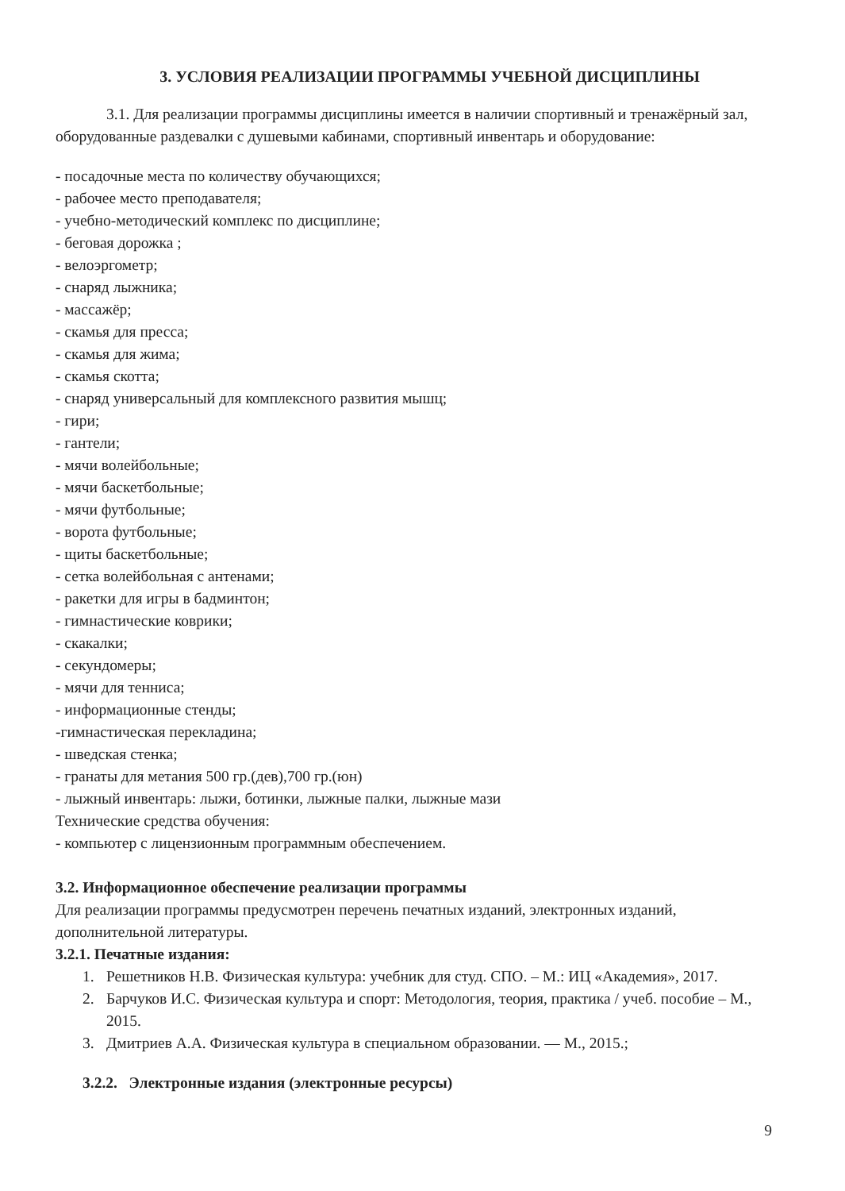3. УСЛОВИЯ РЕАЛИЗАЦИИ ПРОГРАММЫ УЧЕБНОЙ ДИСЦИПЛИНЫ
3.1. Для реализации программы дисциплины имеется в наличии спортивный и тренажёрный зал, оборудованные раздевалки с душевыми кабинами, спортивный инвентарь и оборудование:
- посадочные места по количеству обучающихся;
- рабочее место преподавателя;
- учебно-методический комплекс по дисциплине;
- беговая дорожка ;
- велоэргометр;
- снаряд лыжника;
- массажёр;
- скамья для пресса;
- скамья для жима;
- скамья скотта;
- снаряд универсальный для комплексного развития мышц;
- гири;
- гантели;
- мячи волейбольные;
- мячи баскетбольные;
- мячи футбольные;
- ворота футбольные;
- щиты баскетбольные;
- сетка волейбольная с антенами;
- ракетки для игры в бадминтон;
- гимнастические коврики;
- скакалки;
- секундомеры;
- мячи для тенниса;
- информационные стенды;
-гимнастическая перекладина;
- шведская стенка;
- гранаты для метания 500 гр.(дев),700 гр.(юн)
- лыжный инвентарь: лыжи, ботинки, лыжные палки, лыжные мази
Технические средства обучения:
- компьютер с лицензионным программным обеспечением.
3.2. Информационное обеспечение реализации программы
Для реализации программы предусмотрен перечень печатных изданий, электронных изданий, дополнительной литературы.
3.2.1. Печатные издания:
1. Решетников Н.В. Физическая культура: учебник для студ. СПО. – М.: ИЦ «Академия», 2017.
2. Барчуков И.С. Физическая культура и спорт: Методология, теория, практика / учеб. пособие – М., 2015.
3. Дмитриев А.А. Физическая культура в специальном образовании. — М., 2015.;
3.2.2. Электронные издания (электронные ресурсы)
9